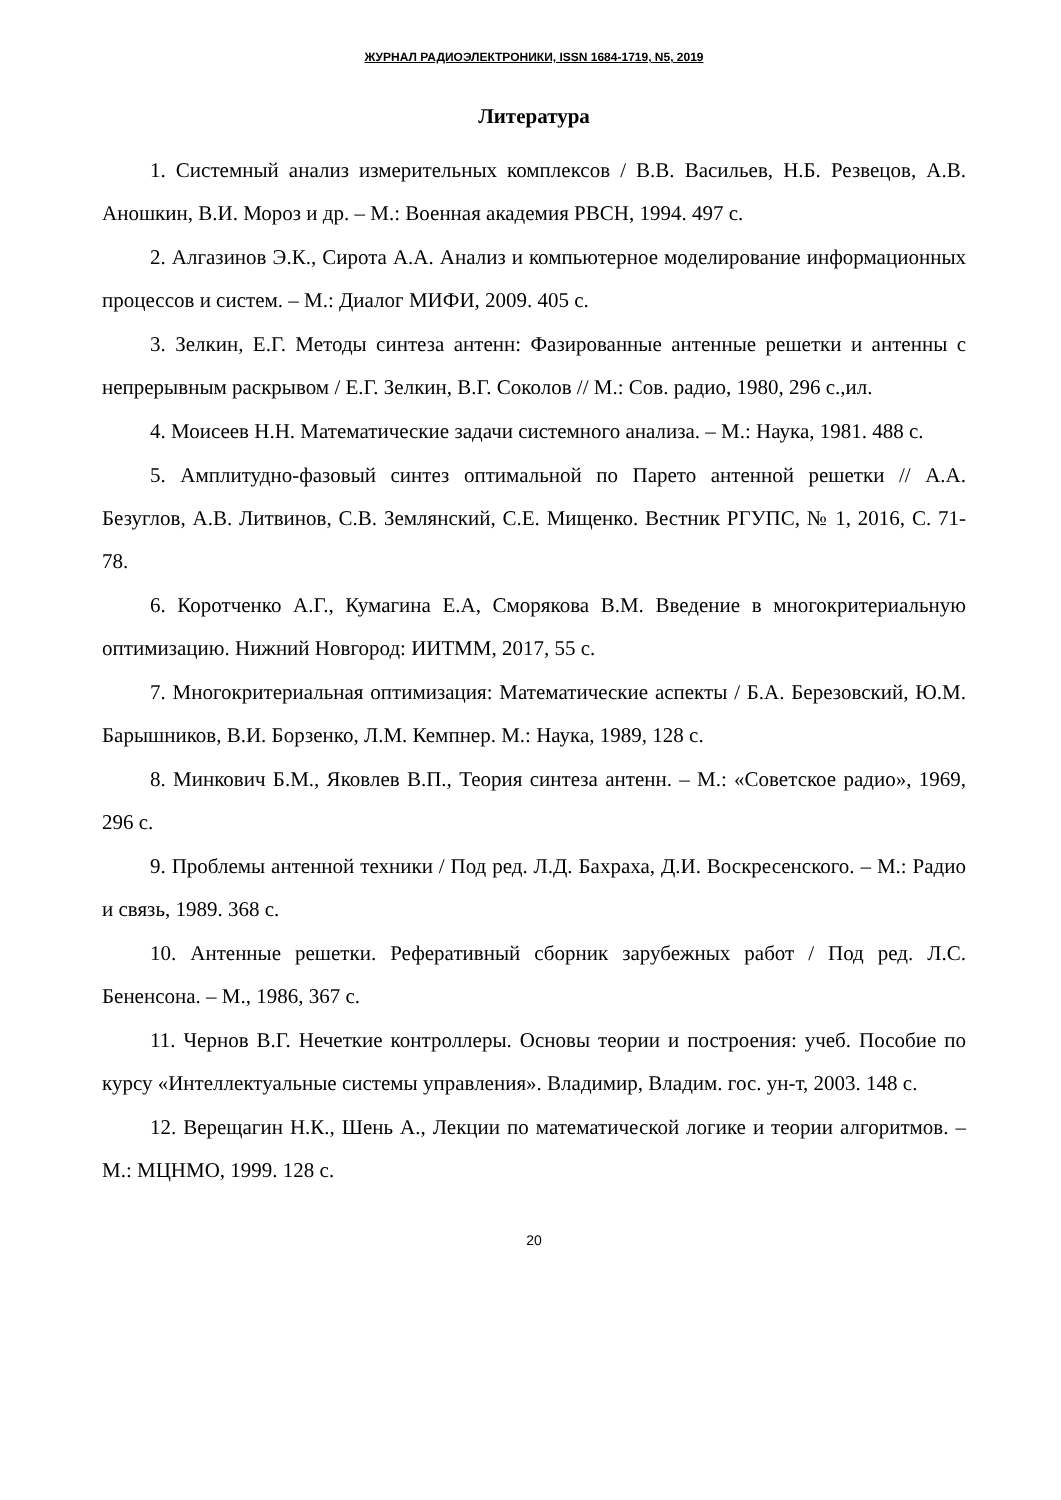ЖУРНАЛ РАДИОЭЛЕКТРОНИКИ, ISSN 1684-1719, N5, 2019
Литература
1. Системный анализ измерительных комплексов / В.В. Васильев, Н.Б. Резвецов, А.В. Аношкин, В.И. Мороз и др. – М.: Военная академия РВСН, 1994. 497 с.
2. Алгазинов Э.К., Сирота А.А. Анализ и компьютерное моделирование информационных процессов и систем. – М.: Диалог МИФИ, 2009. 405 с.
3. Зелкин, Е.Г. Методы синтеза антенн: Фазированные антенные решетки и антенны с непрерывным раскрывом / Е.Г. Зелкин, В.Г. Соколов // М.: Сов. радио, 1980, 296 с.,ил.
4. Моисеев Н.Н. Математические задачи системного анализа. – М.: Наука, 1981. 488 с.
5. Амплитудно-фазовый синтез оптимальной по Парето антенной решетки // А.А. Безуглов, А.В. Литвинов, С.В. Землянский, С.Е. Мищенко. Вестник РГУПС, № 1, 2016, С. 71-78.
6. Коротченко А.Г., Кумагина Е.А, Сморякова В.М. Введение в многокритериальную оптимизацию. Нижний Новгород: ИИТММ, 2017, 55 с.
7. Многокритериальная оптимизация: Математические аспекты / Б.А. Березовский, Ю.М. Барышников, В.И. Борзенко, Л.М. Кемпнер. М.: Наука, 1989, 128 с.
8. Минкович Б.М., Яковлев В.П., Теория синтеза антенн. – М.: «Советское радио», 1969, 296 с.
9. Проблемы антенной техники / Под ред. Л.Д. Бахраха, Д.И. Воскресенского. – М.: Радио и связь, 1989. 368 с.
10. Антенные решетки. Реферативный сборник зарубежных работ / Под ред. Л.С. Бененсона. – М., 1986, 367 с.
11. Чернов В.Г. Нечеткие контроллеры. Основы теории и построения: учеб. Пособие по курсу «Интеллектуальные системы управления». Владимир, Владим. гос. ун-т, 2003. 148 с.
12. Верещагин Н.К., Шень А., Лекции по математической логике и теории алгоритмов. – М.: МЦНМО, 1999. 128 с.
20